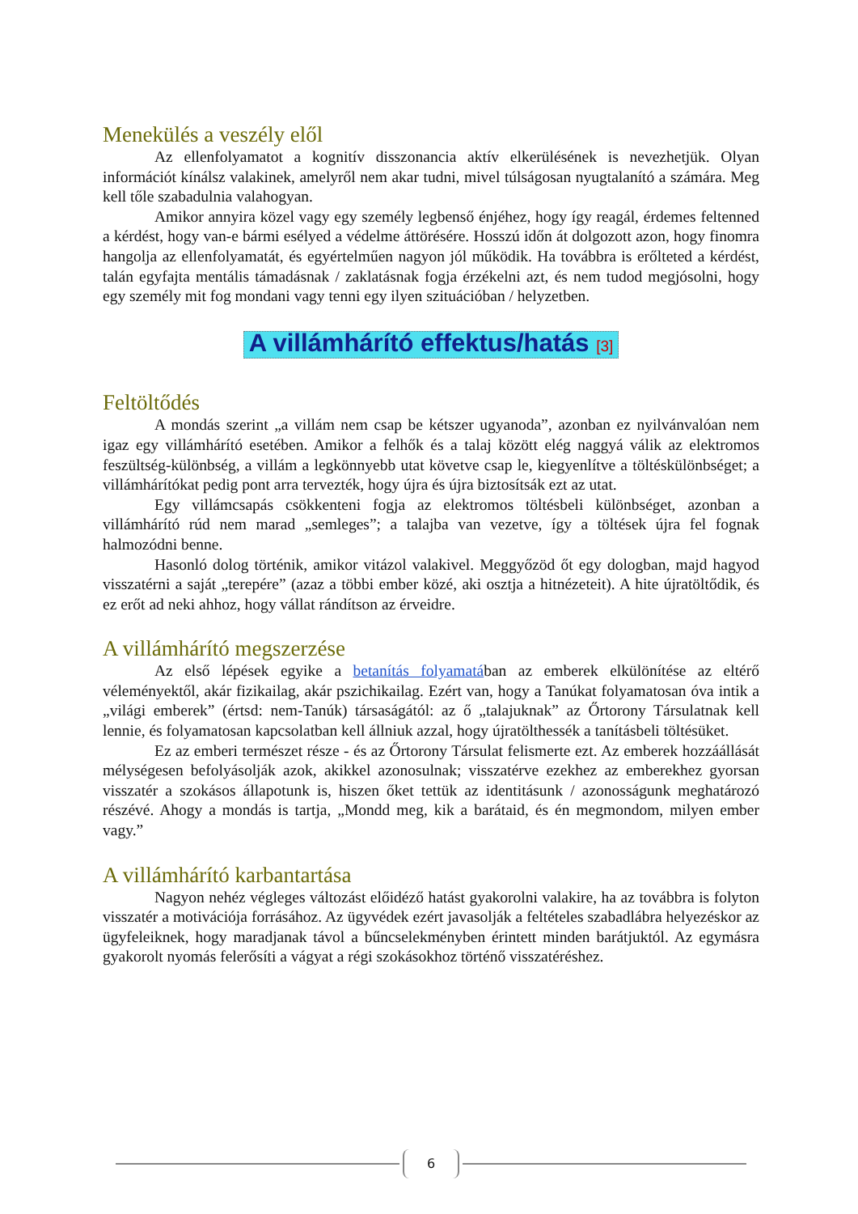Menekülés a veszély elől
Az ellenfolyamatot a kognitív disszonancia aktív elkerülésének is nevezhetjük. Olyan információt kínálsz valakinek, amelyről nem akar tudni, mivel túlságosan nyugtalanító a számára. Meg kell tőle szabadulnia valahogyan.
Amikor annyira közel vagy egy személy legbenső énjéhez, hogy így reagál, érdemes feltenned a kérdést, hogy van-e bármi esélyed a védelme áttörésére. Hosszú időn át dolgozott azon, hogy finomra hangolja az ellenfolyamatát, és egyértelműen nagyon jól működik. Ha továbbra is erőlteted a kérdést, talán egyfajta mentális támadásnak / zaklatásnak fogja érzékelni azt, és nem tudod megjósolni, hogy egy személy mit fog mondani vagy tenni egy ilyen szituációban / helyzetben.
A villámhárító effektus/hatás <sup>[3]</sup>
Feltöltődés
A mondás szerint „a villám nem csap be kétszer ugyanoda”, azonban ez nyilvánvalóan nem igaz egy villámhárító esetében. Amikor a felhők és a talaj között elég naggyá válik az elektromos feszültség-különbség, a villám a legkönnyebb utat követve csap le, kiegyenlítve a töltéskülönbséget; a villámhárítókat pedig pont arra tervezték, hogy újra és újra biztosítsák ezt az utat.
Egy villámcsapás csökkenteni fogja az elektromos töltésbeli különbséget, azonban a villámhárító rúd nem marad „semleges”; a talajba van vezetve, így a töltések újra fel fognak halmozódni benne.
Hasonló dolog történik, amikor vitázol valakivel. Meggyőzöd őt egy dologban, majd hagyod visszatérni a saját „terepére” (azaz a többi ember közé, aki osztja a hitnézeteit). A hite újratöltődik, és ez erőt ad neki ahhoz, hogy vállat rándítson az érveidre.
A villámhárító megszerzése
Az első lépések egyike a betanítás folyamatában az emberek elkülönítése az eltérő véleményektől, akár fizikailag, akár pszichikailag. Ezért van, hogy a Tanúkat folyamatosan óva intik a „világi emberek” (értsd: nem-Tanúk) társaságától: az ő „talajuknak” az Őrtorony Társulatnak kell lennie, és folyamatosan kapcsolatban kell állniuk azzal, hogy újratölthessék a tanításbeli töltésüket.
Ez az emberi természet része - és az Őrtorony Társulat felismerte ezt. Az emberek hozzáállását mélységesen befolyásolják azok, akikkel azonosulnak; visszatérve ezekhez az emberekhez gyorsan visszatér a szokásos állapotunk is, hiszen őket tettük az identitásunk / azonosságunk meghatározó részévé. Ahogy a mondás is tartja, „Mondd meg, kik a barátaid, és én megmondom, milyen ember vagy.”
A villámhárító karbantartása
Nagyon nehéz végleges változást előidéző hatást gyakorolni valakire, ha az továbbra is folyton visszatér a motivációja forrásához. Az ügyvédek ezért javasolják a feltételes szabadlábra helyezéskor az ügyfeleiknek, hogy maradjanak távol a bűncselekményben érintett minden barátjuktól. Az egymásra gyakorolt nyomás felerősíti a vágyat a régi szokásokhoz történő visszatéréshez.
6